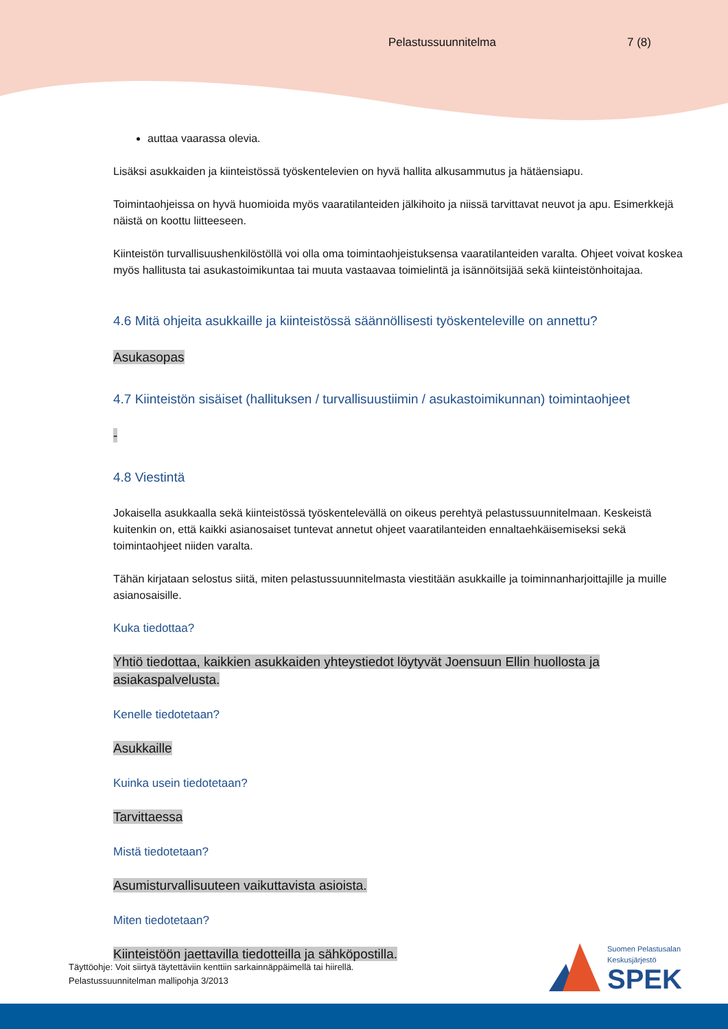Pelastussuunnitelma 7 (8)
auttaa vaarassa olevia.
Lisäksi asukkaiden ja kiinteistössä työskentelevien on hyvä hallita alkusammutus ja hätäensiapu.
Toimintaohjeissa on hyvä huomioida myös vaaratilanteiden jälkihoito ja niissä tarvittavat neuvot ja apu. Esimerkkejä näistä on koottu liitteeseen.
Kiinteistön turvallisuushenkilöstöllä voi olla oma toimintaohjeistuksensa vaaratilanteiden varalta. Ohjeet voivat koskea myös hallitusta tai asukastoimikuntaa tai muuta vastaavaa toimielintä ja isännöitsijää sekä kiinteistönhoitajaa.
4.6 Mitä ohjeita asukkaille ja kiinteistössä säännöllisesti työskenteleville on annettu?
Asukasopas
4.7 Kiinteistön sisäiset (hallituksen / turvallisuustiimin / asukastoimikunnan) toimintaohjeet
-
4.8 Viestintä
Jokaisella asukkaalla sekä kiinteistössä työskentelevällä on oikeus perehtyä pelastussuunnitelmaan. Keskeistä kuitenkin on, että kaikki asianosaiset tuntevat annetut ohjeet vaaratilanteiden ennaltaehkäisemiseksi sekä toimintaohjeet niiden varalta.
Tähän kirjataan selostus siitä, miten pelastussuunnitelmasta viestitään asukkaille ja toiminnanharjoittajille ja muille asianosaisille.
Kuka tiedottaa?
Yhtiö tiedottaa, kaikkien asukkaiden yhteystiedot löytyvät Joensuun Ellin huollosta ja asiakaspalvelusta.
Kenelle tiedotetaan?
Asukkaille
Kuinka usein tiedotetaan?
Tarvittaessa
Mistä tiedotetaan?
Asumisturvallisuuteen vaikuttavista asioista.
Miten tiedotetaan?
Kiinteistöön jaettavilla tiedotteilla ja sähköpostilla.
Täyttöohje: Voit siirtyä täytettäviin kenttiin sarkainnäppäimellä tai hiirellä.
Pelastussuunnitelman mallipohja 3/2013
Suomen Pelastusalan
Keskusjärjestö
SPEK